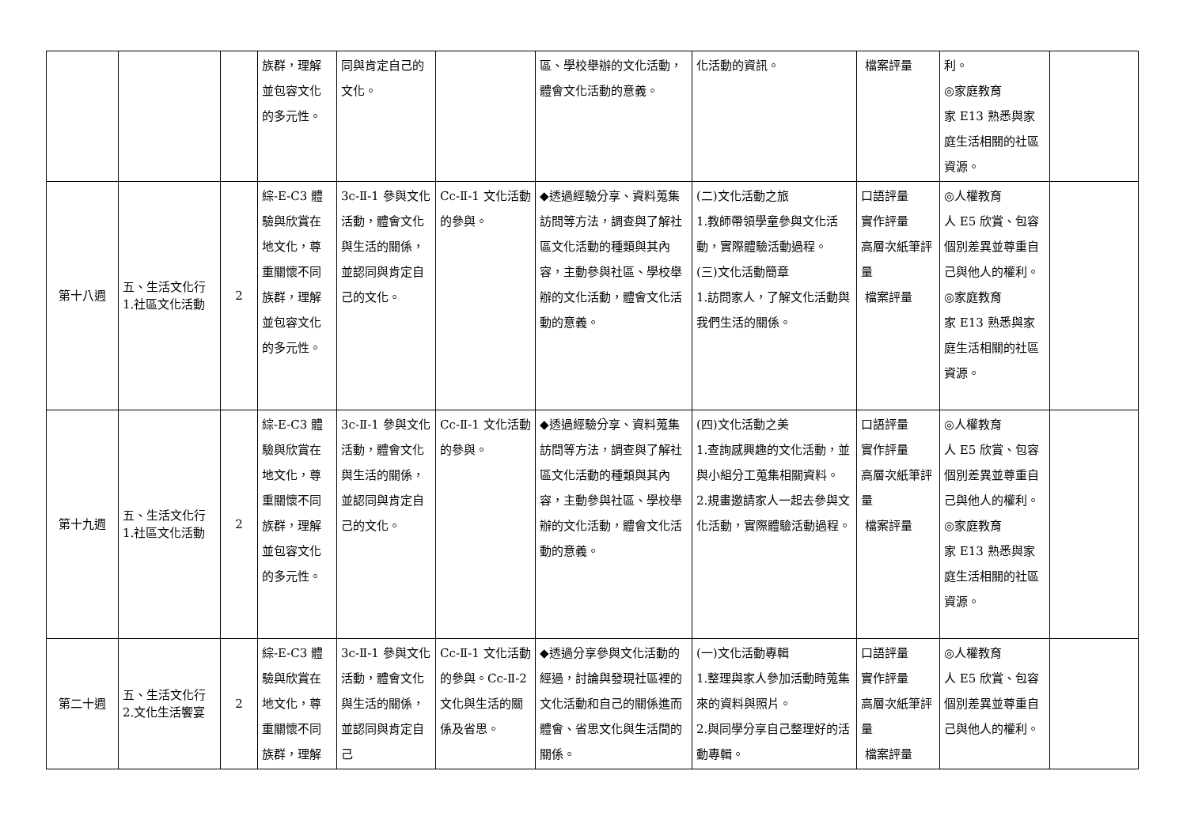| | | | 族群，理解並包容文化的多元性。 | 同與肯定自己的文化。 | | 區、學校舉辦的文化活動，體會文化活動的意義。 | 化活動的資訊。 | 檔案評量 | 利。 ◎家庭教育 家 E13 熟悉與家庭生活相關的社區資源。 | |
| 第十八週 | 五、生活文化行 1.社區文化活動 | 2 | 綜-E-C3 體驗與欣賞在地文化，尊重關懷不同族群，理解並包容文化的多元性。 | 3c-Ⅱ-1 參與文化活動，體會文化與生活的關係，並認同與肯定自己的文化。 | Cc-Ⅱ-1 文化活動的參與。 | ◆透過經驗分享、資料蒐集訪問等方法，調查與了解社區文化活動的種類與其內容，主動參與社區、學校舉辦的文化活動，體會文化活動的意義。 | (二)文化活動之旅 1.教師帶領學童參與文化活動，實際體驗活動過程。 (三)文化活動簡章 1.訪問家人，了解文化活動與我們生活的關係。 | 口語評量 實作評量 高層次紙筆評量 檔案評量 | ◎人權教育 人 E5 欣賞、包容個別差異並尊重自己與他人的權利。 ◎家庭教育 家 E13 熟悉與家庭生活相關的社區資源。 | |
| 第十九週 | 五、生活文化行 1.社區文化活動 | 2 | 綜-E-C3 體驗與欣賞在地文化，尊重關懷不同族群，理解並包容文化的多元性。 | 3c-Ⅱ-1 參與文化活動，體會文化與生活的關係，並認同與肯定自己的文化。 | Cc-Ⅱ-1 文化活動的參與。 | ◆透過經驗分享、資料蒐集訪問等方法，調查與了解社區文化活動的種類與其內容，主動參與社區、學校舉辦的文化活動，體會文化活動的意義。 | (四)文化活動之美 1.查詢感興趣的文化活動，並與小組分工蒐集相關資料。 2.規畫邀請家人一起去參與文化活動，實際體驗活動過程。 | 口語評量 實作評量 高層次紙筆評量 檔案評量 | ◎人權教育 人 E5 欣賞、包容個別差異並尊重自己與他人的權利。 ◎家庭教育 家 E13 熟悉與家庭生活相關的社區資源。 | |
| 第二十週 | 五、生活文化行 2.文化生活饗宴 | 2 | 綜-E-C3 體驗與欣賞在地文化，尊重關懷不同族群，理解 | 3c-Ⅱ-1 參與文化活動，體會文化與生活的關係，並認同與肯定自己 | Cc-Ⅱ-1 文化活動的參與。Cc-Ⅱ-2 文化與生活的關係及省思。 | ◆透過分享參與文化活動的經過，討論與發現社區裡的文化活動和自己的關係進而體會、省思文化與生活間的關係。 | (一)文化活動專輯 1.整理與家人參加活動時蒐集來的資料與照片。 2.與同學分享自己整理好的活動專輯。 | 口語評量 實作評量 高層次紙筆評量 檔案評量 | ◎人權教育 人 E5 欣賞、包容個別差異並尊重自己與他人的權利。 | |